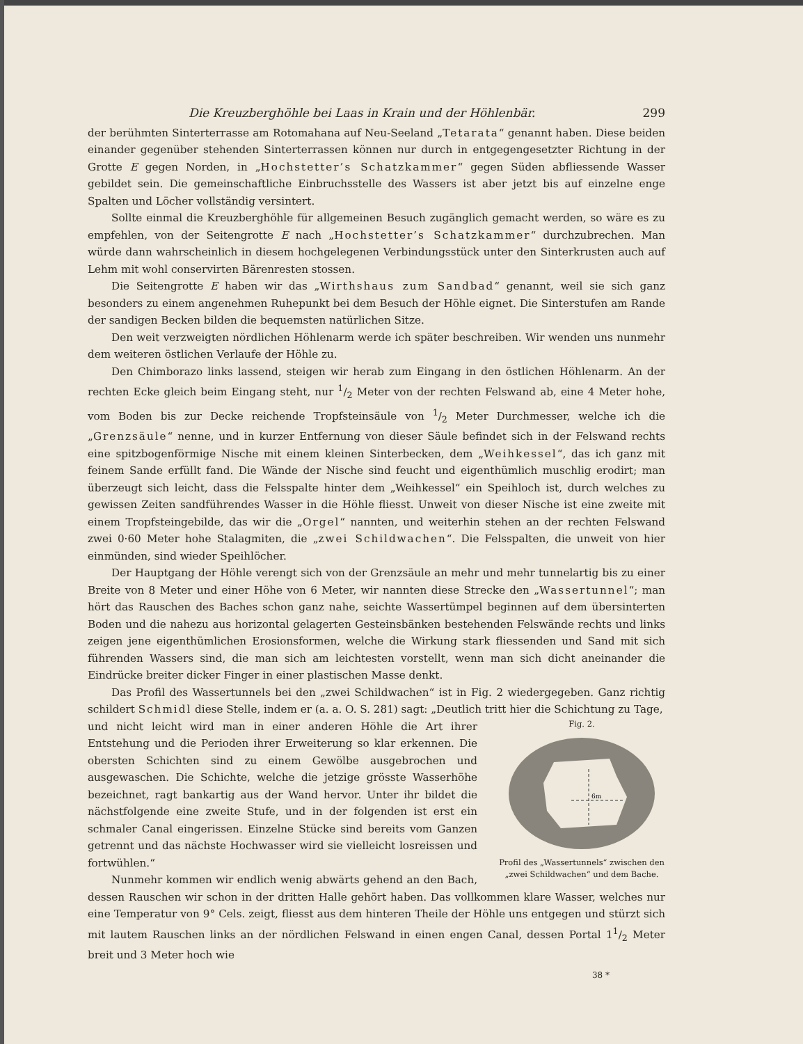Die Kreuzberghöhle bei Laas in Krain und der Höhlenbär. 299
der berühmten Sinterterrasse am Rotomahana auf Neu-Seeland „Tetarata“ genannt haben. Diese beiden einander gegenüber stehenden Sinterterrassen können nur durch in entgegengesetzter Richtung in der Grotte E gegen Norden, in „Hochstetter’s Schatzkammer“ gegen Süden abfliessende Wasser gebildet sein. Die gemeinschaftliche Einbruchsstelle des Wassers ist aber jetzt bis auf einzelne enge Spalten und Löcher vollständig versintert.
Sollte einmal die Kreuzberghöhle für allgemeinen Besuch zugänglich gemacht werden, so wäre es zu empfehlen, von der Seitengrotte E nach „Hochstetter’s Schatzkammer“ durchzubrechen. Man würde dann wahrscheinlich in diesem hochgelegenen Verbindungsstück unter den Sinterkrusten auch auf Lehm mit wohl conservirten Bärenresten stossen.
Die Seitengrotte E haben wir das „Wirthshaus zum Sandbad“ genannt, weil sie sich ganz besonders zu einem angenehmen Ruhepunkt bei dem Besuch der Höhle eignet. Die Sinterstufen am Rande der sandigen Becken bilden die bequemsten natürlichen Sitze.
Den weit verzweigten nördlichen Höhlenarm werde ich später beschreiben. Wir wenden uns nunmehr dem weiteren östlichen Verlaufe der Höhle zu.
Den Chimborazo links lassend, steigen wir herab zum Eingang in den östlichen Höhlenarm. An der rechten Ecke gleich beim Eingang steht, nur 1/2 Meter von der rechten Felswand ab, eine 4 Meter hohe, vom Boden bis zur Decke reichende Tropfsteinsäule von 1/2 Meter Durchmesser, welche ich die „Grenzsäule“ nenne, und in kurzer Entfernung von dieser Säule befindet sich in der Felswand rechts eine spitzbogenförmige Nische mit einem kleinen Sinterbecken, dem „Weihkessel“, das ich ganz mit feinem Sande erfüllt fand. Die Wände der Nische sind feucht und eigenthümlich muschlig erodirt; man überzeugt sich leicht, dass die Felsspalte hinter dem „Weihkessel“ ein Speihloch ist, durch welches zu gewissen Zeiten sandführendes Wasser in die Höhle fliesst. Unweit von dieser Nische ist eine zweite mit einem Tropfsteingebilde, das wir die „Orgel“ nannten, und weiterhin stehen an der rechten Felswand zwei 0·60 Meter hohe Stalagmiten, die „zwei Schildwachen“. Die Felsspalten, die unweit von hier einmünden, sind wieder Speihlöcher.
Der Hauptgang der Höhle verengt sich von der Grenzsäule an mehr und mehr tunnelartig bis zu einer Breite von 8 Meter und einer Höhe von 6 Meter, wir nannten diese Strecke den „Wassertunnel“; man hört das Rauschen des Baches schon ganz nahe, seichte Wassertümpel beginnen auf dem übersinterten Boden und die nahezu aus horizontal gelagerten Gesteinsbänken bestehenden Felswände rechts und links zeigen jene eigenthümlichen Erosionsformen, welche die Wirkung stark fliessenden und Sand mit sich führenden Wassers sind, die man sich am leichtesten vorstellt, wenn man sich dicht aneinander die Eindrücke breiter dicker Finger in einer plastischen Masse denkt.
Das Profil des Wassertunnels bei den „zwei Schildwachen“ ist in Fig. 2 wiedergegeben. Ganz richtig schildert Schmidl diese Stelle, indem er (a. a. O. S. 281) sagt: „Deutlich tritt hier die Schichtung zu Tage,
Fig. 2.
6m
Profil des „Wassertunnels“ zwischen den „zwei Schildwachen“ und dem Bache.
und nicht leicht wird man in einer anderen Höhle die Art ihrer Entstehung und die Perioden ihrer Erweiterung so klar erkennen. Die obersten Schichten sind zu einem Gewölbe ausgebrochen und ausgewaschen. Die Schichte, welche die jetzige grösste Wasserhöhe bezeichnet, ragt bankartig aus der Wand hervor. Unter ihr bildet die nächstfolgende eine zweite Stufe, und in der folgenden ist erst ein schmaler Canal eingerissen. Einzelne Stücke sind bereits vom Ganzen getrennt und das nächste Hochwasser wird sie vielleicht losreissen und fortwühlen.“
Nunmehr kommen wir endlich wenig abwärts gehend an den Bach, dessen Rauschen wir schon in der dritten Halle gehört haben. Das vollkommen klare Wasser, welches nur eine Temperatur von 9° Cels. zeigt, fliesst aus dem hinteren Theile der Höhle uns entgegen und stürzt sich mit lautem Rauschen links an der nördlichen Felswand in einen engen Canal, dessen Portal 11/2 Meter breit und 3 Meter hoch wie
38 *